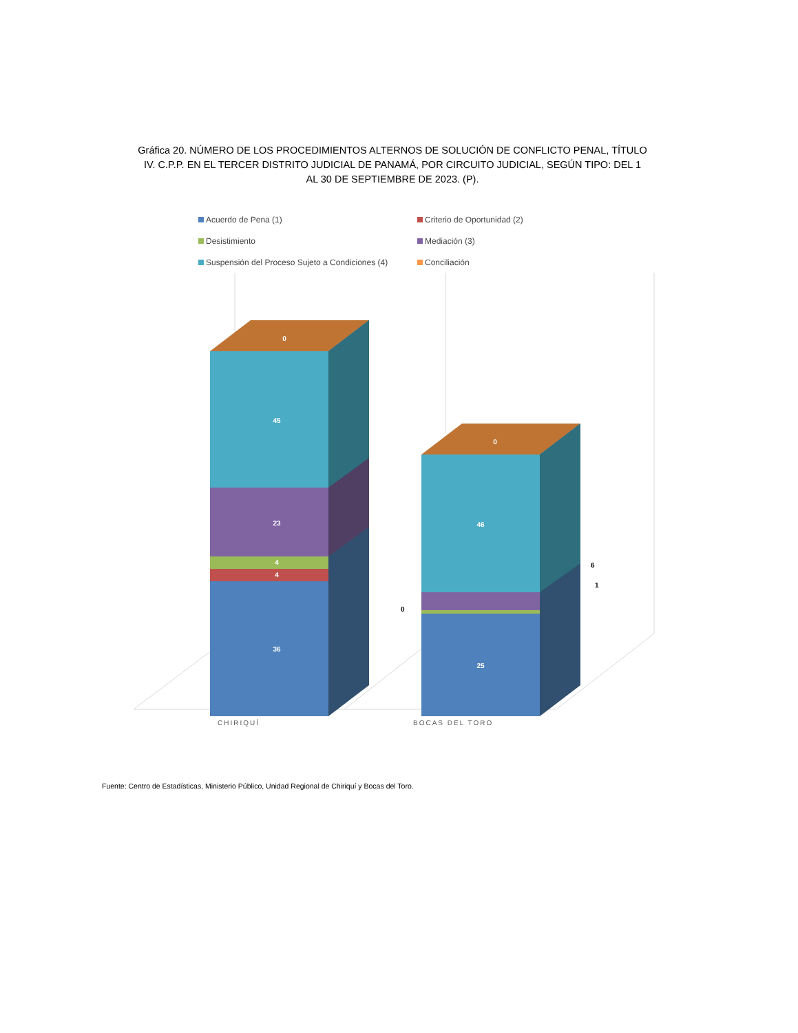Gráfica 20. NÚMERO DE LOS PROCEDIMIENTOS ALTERNOS DE SOLUCIÓN DE CONFLICTO PENAL, TÍTULO IV. C.P.P. EN EL TERCER DISTRITO JUDICIAL DE PANAMÁ, POR CIRCUITO JUDICIAL, SEGÚN TIPO: DEL 1 AL 30 DE SEPTIEMBRE DE 2023. (P).
Acuerdo de Pena (1) Criterio de Oportunidad (2) Desistimiento Mediación (3) Suspensión del Proceso Sujeto a Condiciones (4) Conciliación
45
23
4
4
36
0
46
25
0
6
1
0
CHIRIQUÍ
BOCAS DEL TORO
Fuente: Centro de Estadísticas, Ministerio Público, Unidad Regional de Chiriquí y Bocas del Toro.